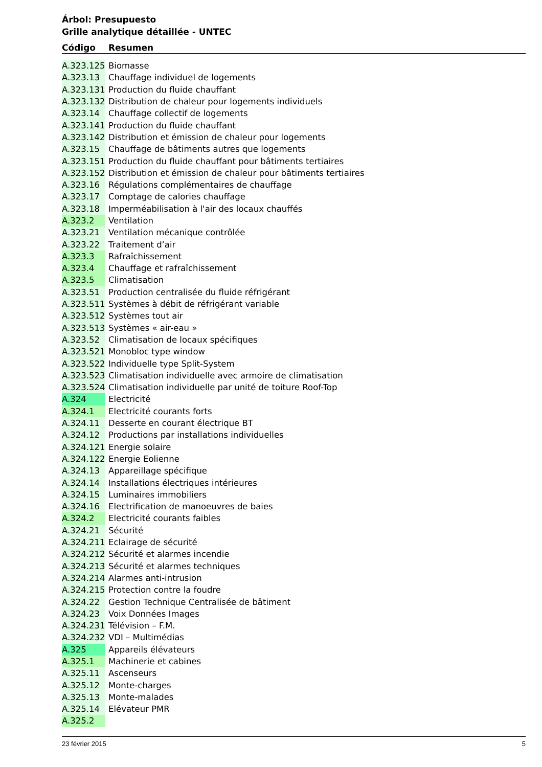Árbol: Presupuesto
Grille analytique détaillée - UNTEC
| Código | Resumen |
| --- | --- |
| A.323.125 | Biomasse |
| A.323.13 | Chauffage individuel de logements |
| A.323.131 | Production du fluide chauffant |
| A.323.132 | Distribution de chaleur pour logements individuels |
| A.323.14 | Chauffage collectif de logements |
| A.323.141 | Production du fluide chauffant |
| A.323.142 | Distribution et émission de chaleur pour logements |
| A.323.15 | Chauffage de bâtiments autres que logements |
| A.323.151 | Production du fluide chauffant pour bâtiments tertiaires |
| A.323.152 | Distribution et émission de chaleur pour bâtiments tertiaires |
| A.323.16 | Régulations complémentaires de chauffage |
| A.323.17 | Comptage de calories chauffage |
| A.323.18 | Imperméabilisation à l'air des locaux chauffés |
| A.323.2 | Ventilation |
| A.323.21 | Ventilation mécanique contrôlée |
| A.323.22 | Traitement d’air |
| A.323.3 | Rafraîchissement |
| A.323.4 | Chauffage et rafraîchissement |
| A.323.5 | Climatisation |
| A.323.51 | Production centralisée du fluide réfrigérant |
| A.323.511 | Systèmes à débit de réfrigérant variable |
| A.323.512 | Systèmes tout air |
| A.323.513 | Systèmes « air-eau » |
| A.323.52 | Climatisation de locaux spécifiques |
| A.323.521 | Monobloc type window |
| A.323.522 | Individuelle type Split-System |
| A.323.523 | Climatisation individuelle avec armoire de climatisation |
| A.323.524 | Climatisation individuelle par unité de toiture Roof-Top |
| A.324 | Electricité |
| A.324.1 | Electricité courants forts |
| A.324.11 | Desserte en courant électrique BT |
| A.324.12 | Productions par installations individuelles |
| A.324.121 | Energie solaire |
| A.324.122 | Energie Eolienne |
| A.324.13 | Appareillage spécifique |
| A.324.14 | Installations électriques intérieures |
| A.324.15 | Luminaires immobiliers |
| A.324.16 | Electrification de manoeuvres de baies |
| A.324.2 | Electricité courants faibles |
| A.324.21 | Sécurité |
| A.324.211 | Eclairage de sécurité |
| A.324.212 | Sécurité et alarmes incendie |
| A.324.213 | Sécurité et alarmes techniques |
| A.324.214 | Alarmes anti-intrusion |
| A.324.215 | Protection contre la foudre |
| A.324.22 | Gestion Technique Centralisée de bâtiment |
| A.324.23 | Voix Données Images |
| A.324.231 | Télévision – F.M. |
| A.324.232 | VDI – Multimédias |
| A.325 | Appareils élévateurs |
| A.325.1 | Machinerie et cabines |
| A.325.11 | Ascenseurs |
| A.325.12 | Monte-charges |
| A.325.13 | Monte-malades |
| A.325.14 | Elévateur PMR |
| A.325.2 | |
23 février 2015 5